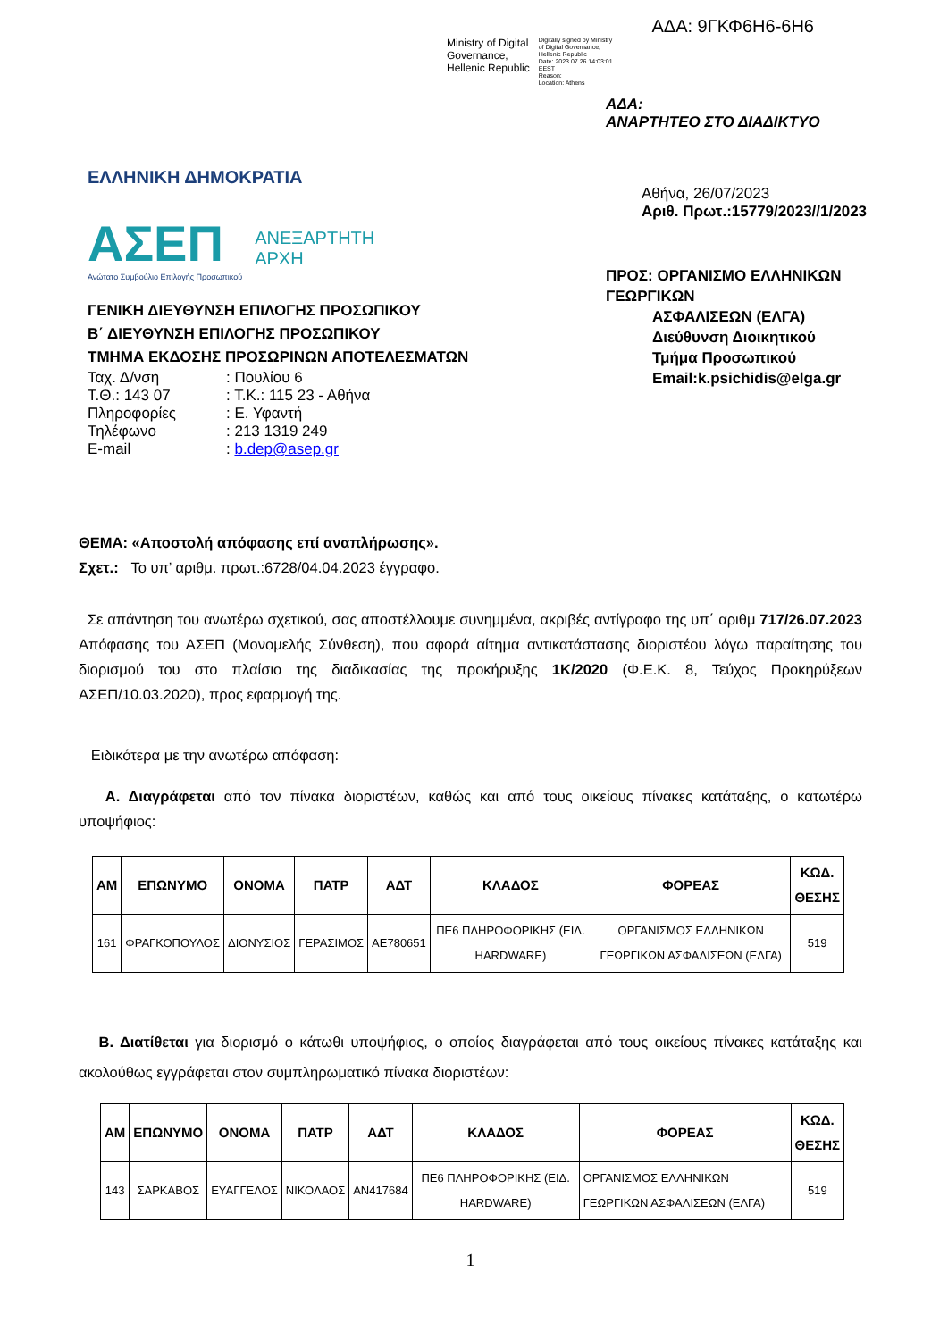ΑΔΑ: 9ΓΚΦ6Η6-6Η6
Ministry of Digital
Governance,
Hellenic Republic
Digitally signed by Ministry
of Digital Governance,
Hellenic Republic
Date: 2023.07.26 14:03:01
EEST
Reason:
Location: Athens
ΕΛΛΗΝΙΚΗ ΔΗΜΟΚΡΑΤΙΑ
ΑΣΕΠ
Ανώτατο Συμβούλιο Επιλογής Προσωπικού
ΑΝΕΞΑΡΤΗΤΗ
ΑΡΧΗ
ΓΕΝΙΚΗ ΔΙΕΥΘΥΝΣΗ ΕΠΙΛΟΓΗΣ ΠΡΟΣΩΠΙΚΟΥ
Β΄ ΔΙΕΥΘΥΝΣΗ ΕΠΙΛΟΓΗΣ ΠΡΟΣΩΠΙΚΟΥ
ΤΜΗΜΑ ΕΚΔΟΣΗΣ ΠΡΟΣΩΡΙΝΩΝ ΑΠΟΤΕΛΕΣΜΑΤΩΝ
| Ταχ. Δ/νση | : Πουλίου 6 |
| Τ.Θ.: 143 07 | : Τ.Κ.: 115 23 - Αθήνα |
| Πληροφορίες | : Ε. Υφαντή |
| Τηλέφωνο | : 213 1319 249 |
| E-mail | : b.dep@asep.gr |
ΑΔΑ:
ΑΝΑΡΤΗΤΕΟ ΣΤΟ ΔΙΑΔΙΚΤΥΟ
Αθήνα, 26/07/2023
Αριθ. Πρωτ.:15779/2023//1/2023
ΠΡΟΣ: ΟΡΓΑΝΙΣΜΟ ΕΛΛΗΝΙΚΩΝ ΓΕΩΡΓΙΚΩΝ
ΑΣΦΑΛΙΣΕΩΝ (ΕΛΓΑ)
Διεύθυνση Διοικητικού
Τμήμα Προσωπικού
Email:k.psichidis@elga.gr
ΘΕΜΑ: «Αποστολή απόφασης επί αναπλήρωσης».
Σχετ.: Το υπ’ αριθμ. πρωτ.:6728/04.04.2023 έγγραφο.
Σε απάντηση του ανωτέρω σχετικού, σας αποστέλλουμε συνημμένα, ακριβές αντίγραφο της υπ΄ αριθμ 717/26.07.2023 Απόφασης του ΑΣΕΠ (Μονομελής Σύνθεση), που αφορά αίτημα αντικατάστασης διοριστέου λόγω παραίτησης του διορισμού του στο πλαίσιο της διαδικασίας της προκήρυξης 1Κ/2020 (Φ.Ε.Κ. 8, Τεύχος Προκηρύξεων ΑΣΕΠ/10.03.2020), προς εφαρμογή της.
Ειδικότερα με την ανωτέρω απόφαση:
Α. Διαγράφεται από τον πίνακα διοριστέων, καθώς και από τους οικείους πίνακες κατάταξης, ο κατωτέρω υποψήφιος:
| ΑΜ | ΕΠΩΝΥΜΟ | ΟΝΟΜΑ | ΠΑΤΡ | ΑΔΤ | ΚΛΑΔΟΣ | ΦΟΡΕΑΣ | ΚΩΔ. ΘΕΣΗΣ |
| --- | --- | --- | --- | --- | --- | --- | --- |
| 161 | ΦΡΑΓΚΟΠΟΥΛΟΣ | ΔΙΟΝΥΣΙΟΣ | ΓΕΡΑΣΙΜΟΣ | ΑΕ780651 | ΠΕ6 ΠΛΗΡΟΦΟΡΙΚΗΣ (ΕΙΔ. HARDWARE) | ΟΡΓΑΝΙΣΜΟΣ ΕΛΛΗΝΙΚΩΝ ΓΕΩΡΓΙΚΩΝ ΑΣΦΑΛΙΣΕΩΝ (ΕΛΓΑ) | 519 |
Β. Διατίθεται για διορισμό ο κάτωθι υποψήφιος, ο οποίος διαγράφεται από τους οικείους πίνακες κατάταξης και ακολούθως εγγράφεται στον συμπληρωματικό πίνακα διοριστέων:
| ΑΜ | ΕΠΩΝΥΜΟ | ΟΝΟΜΑ | ΠΑΤΡ | ΑΔΤ | ΚΛΑΔΟΣ | ΦΟΡΕΑΣ | ΚΩΔ. ΘΕΣΗΣ |
| --- | --- | --- | --- | --- | --- | --- | --- |
| 143 | ΣΑΡΚΑΒΟΣ | ΕΥΑΓΓΕΛΟΣ | ΝΙΚΟΛΑΟΣ | ΑΝ417684 | ΠΕ6 ΠΛΗΡΟΦΟΡΙΚΗΣ (ΕΙΔ. HARDWARE) | ΟΡΓΑΝΙΣΜΟΣ ΕΛΛΗΝΙΚΩΝ ΓΕΩΡΓΙΚΩΝ ΑΣΦΑΛΙΣΕΩΝ (ΕΛΓΑ) | 519 |
1